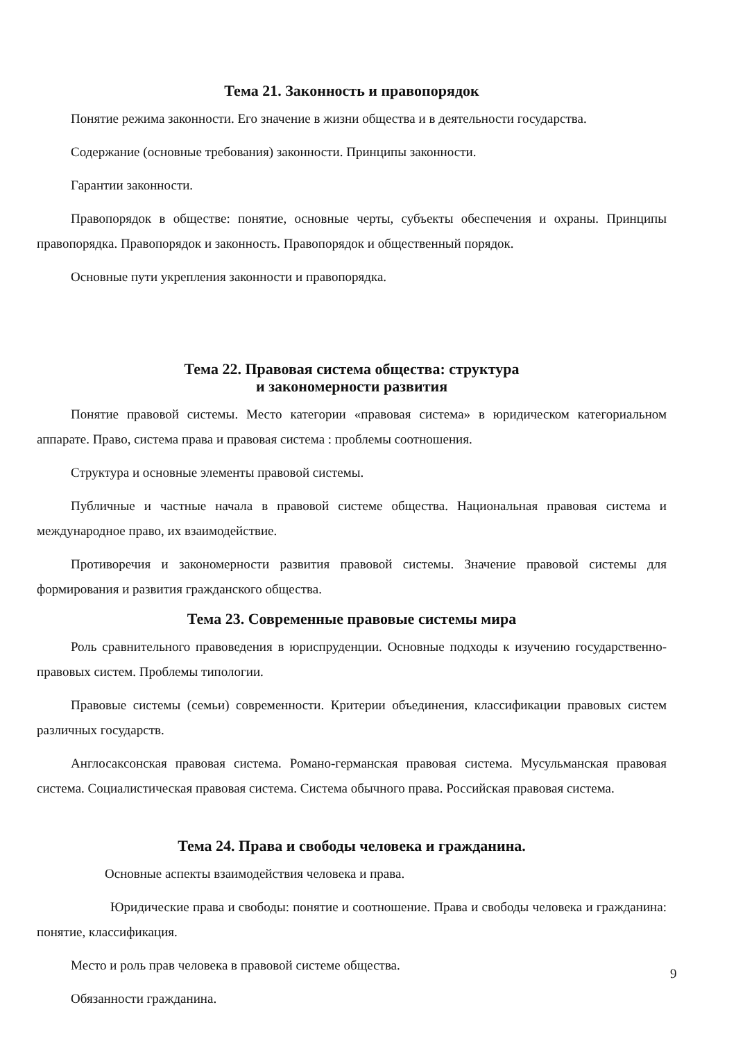Тема 21. Законность и правопорядок
Понятие режима законности. Его значение в жизни общества и в деятельности государства.
Содержание (основные требования) законности. Принципы законности.
Гарантии законности.
Правопорядок в обществе: понятие, основные черты, субъекты обеспечения и охраны. Принципы правопорядка. Правопорядок и законность. Правопорядок и общественный порядок.
Основные пути укрепления законности и правопорядка.
Тема 22. Правовая система общества: структура
и закономерности развития
Понятие правовой системы. Место категории «правовая система» в юридическом категориальном аппарате. Право, система права и правовая система : проблемы соотношения.
Структура и основные элементы правовой системы.
Публичные и частные начала в правовой системе общества. Национальная правовая система и международное право, их взаимодействие.
Противоречия и закономерности развития правовой системы. Значение правовой системы для формирования и развития гражданского общества.
Тема 23. Современные правовые системы мира
Роль сравнительного правоведения в юриспруденции. Основные подходы к изучению государственно-правовых систем. Проблемы типологии.
Правовые системы (семьи) современности. Критерии объединения, классификации правовых систем различных государств.
Англосаксонская правовая система. Романо-германская правовая система. Мусульманская правовая система. Социалистическая правовая система. Система обычного права. Российская правовая система.
Тема 24. Права и свободы человека и гражданина.
Основные аспекты взаимодействия человека и права.
Юридические права и свободы: понятие и соотношение. Права и свободы человека и гражданина: понятие, классификация.
Место и роль прав человека в правовой системе общества.
Обязанности гражданина.
9